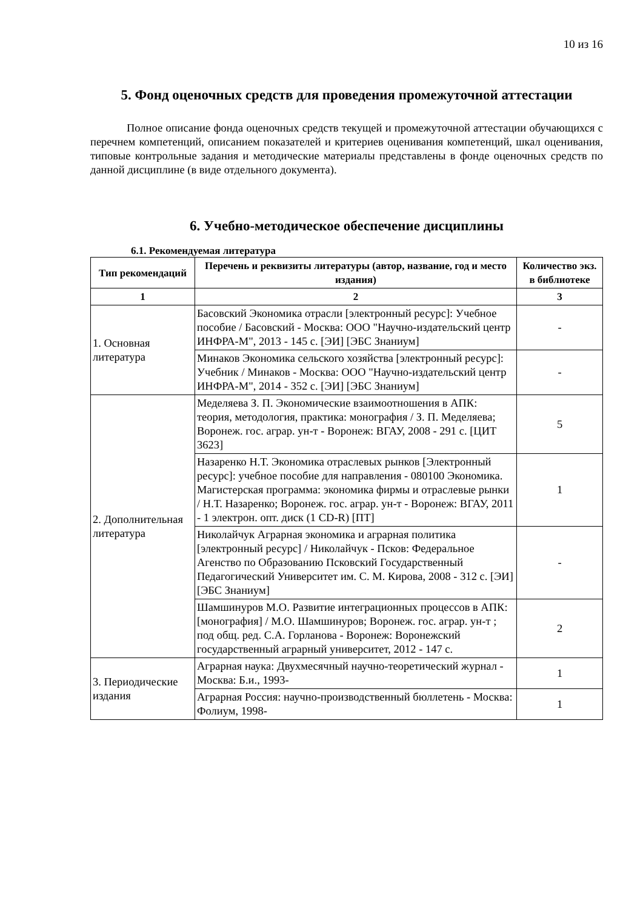10 из 16
5. Фонд оценочных средств для проведения промежуточной аттестации
Полное описание фонда оценочных средств текущей и промежуточной аттестации обучающихся с перечнем компетенций, описанием показателей и критериев оценивания компетенций, шкал оценивания, типовые контрольные задания и методические материалы представлены в фонде оценочных средств по данной дисциплине (в виде отдельного документа).
6. Учебно-методическое обеспечение дисциплины
6.1. Рекомендуемая литература
| Тип рекомендаций | Перечень и реквизиты литературы (автор, название, год и место издания) | Количество экз. в библиотеке |
| --- | --- | --- |
| 1 | 2 | 3 |
| 1. Основная литература | Басовский Экономика отрасли [электронный ресурс]: Учебное пособие / Басовский - Москва: ООО "Научно-издательский центр ИНФРА-М", 2013 - 145 с. [ЭИ] [ЭБС Знаниум] | - |
| | Минаков Экономика сельского хозяйства [электронный ресурс]: Учебник / Минаков - Москва: ООО "Научно-издательский центр ИНФРА-М", 2014 - 352 с. [ЭИ] [ЭБС Знаниум] | - |
| 2. Дополнительная литература | Меделяева З. П. Экономические взаимоотношения в АПК: теория, методология, практика: монография / З. П. Меделяева; Воронеж. гос. аграр. ун-т - Воронеж: ВГАУ, 2008 - 291 с. [ЦИТ 3623] | 5 |
| | Назаренко Н.Т. Экономика отраслевых рынков [Электронный ресурс]: учебное пособие для направления - 080100 Экономика. Магистерская программа: экономика фирмы и отраслевые рынки / Н.Т. Назаренко; Воронеж. гос. аграр. ун-т - Воронеж: ВГАУ, 2011 - 1 электрон. опт. диск (1 CD-R) [ПТ] | 1 |
| | Николайчук Аграрная экономика и аграрная политика [электронный ресурс] / Николайчук - Псков: Федеральное Агенство по Образованию Псковский Государственный Педагогический Университет им. С. М. Кирова, 2008 - 312 с. [ЭИ] [ЭБС Знаниум] | - |
| | Шамшинуров М.О. Развитие интеграционных процессов в АПК: [монография] / М.О. Шамшинуров; Воронеж. гос. аграр. ун-т ; под общ. ред. С.А. Горланова - Воронеж: Воронежский государственный аграрный университет, 2012 - 147 с. | 2 |
| 3. Периодические издания | Аграрная наука: Двухмесячный научно-теоретический журнал - Москва: Б.и., 1993- | 1 |
| | Аграрная Россия: научно-производственный бюллетень - Москва: Фолиум, 1998- | 1 |